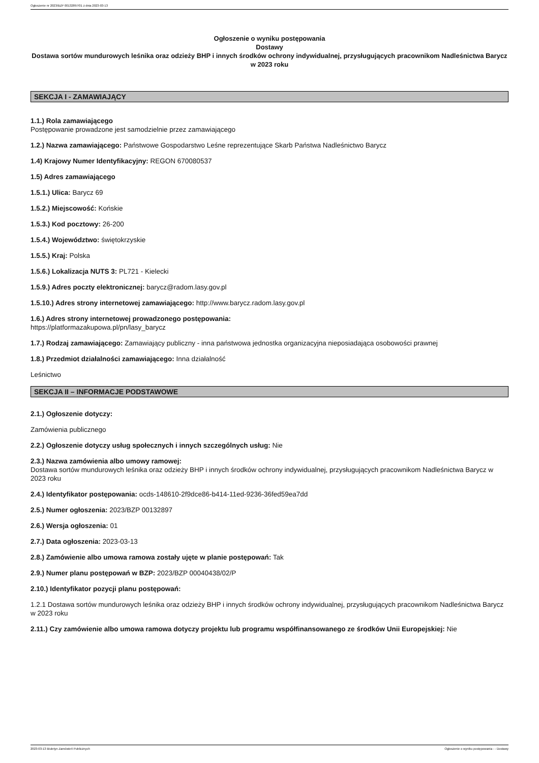Ogłoszenie nr 2023/BZP 00132897/01 z dnia 2023-03-13
Ogłoszenie o wyniku postępowania
Dostawy
Dostawa sortów mundurowych leśnika oraz odzieży BHP i innych środków ochrony indywidualnej, przysługujących pracownikom Nadleśnictwa Barycz w 2023 roku
SEKCJA I - ZAMAWIAJĄCY
1.1.) Rola zamawiającego
Postępowanie prowadzone jest samodzielnie przez zamawiającego
1.2.) Nazwa zamawiającego: Państwowe Gospodarstwo Leśne reprezentujące Skarb Państwa Nadleśnictwo Barycz
1.4) Krajowy Numer Identyfikacyjny: REGON 670080537
1.5) Adres zamawiającego
1.5.1.) Ulica: Barycz 69
1.5.2.) Miejscowość: Końskie
1.5.3.) Kod pocztowy: 26-200
1.5.4.) Województwo: świętokrzyskie
1.5.5.) Kraj: Polska
1.5.6.) Lokalizacja NUTS 3: PL721 - Kielecki
1.5.9.) Adres poczty elektronicznej: barycz@radom.lasy.gov.pl
1.5.10.) Adres strony internetowej zamawiającego: http://www.barycz.radom.lasy.gov.pl
1.6.) Adres strony internetowej prowadzonego postępowania:
https://platformazakupowa.pl/pn/lasy_barycz
1.7.) Rodzaj zamawiającego: Zamawiający publiczny - inna państwowa jednostka organizacyjna nieposiadająca osobowości prawnej
1.8.) Przedmiot działalności zamawiającego: Inna działalność
Leśnictwo
SEKCJA II – INFORMACJE PODSTAWOWE
2.1.) Ogłoszenie dotyczy:
Zamówienia publicznego
2.2.) Ogłoszenie dotyczy usług społecznych i innych szczególnych usług: Nie
2.3.) Nazwa zamówienia albo umowy ramowej:
Dostawa sortów mundurowych leśnika oraz odzieży BHP i innych środków ochrony indywidualnej, przysługujących pracownikom Nadleśnictwa Barycz w 2023 roku
2.4.) Identyfikator postępowania: ocds-148610-2f9dce86-b414-11ed-9236-36fed59ea7dd
2.5.) Numer ogłoszenia: 2023/BZP 00132897
2.6.) Wersja ogłoszenia: 01
2.7.) Data ogłoszenia: 2023-03-13
2.8.) Zamówienie albo umowa ramowa zostały ujęte w planie postępowań: Tak
2.9.) Numer planu postępowań w BZP: 2023/BZP 00040438/02/P
2.10.) Identyfikator pozycji planu postępowań:
1.2.1 Dostawa sortów mundurowych leśnika oraz odzieży BHP i innych środków ochrony indywidualnej, przysługujących pracownikom Nadleśnictwa Barycz w 2023 roku
2.11.) Czy zamówienie albo umowa ramowa dotyczy projektu lub programu współfinansowanego ze środków Unii Europejskiej: Nie
2023-03-13 Biuletyn Zamówień Publicznych Ogłoszenie o wyniku postępowania - - Dostawy